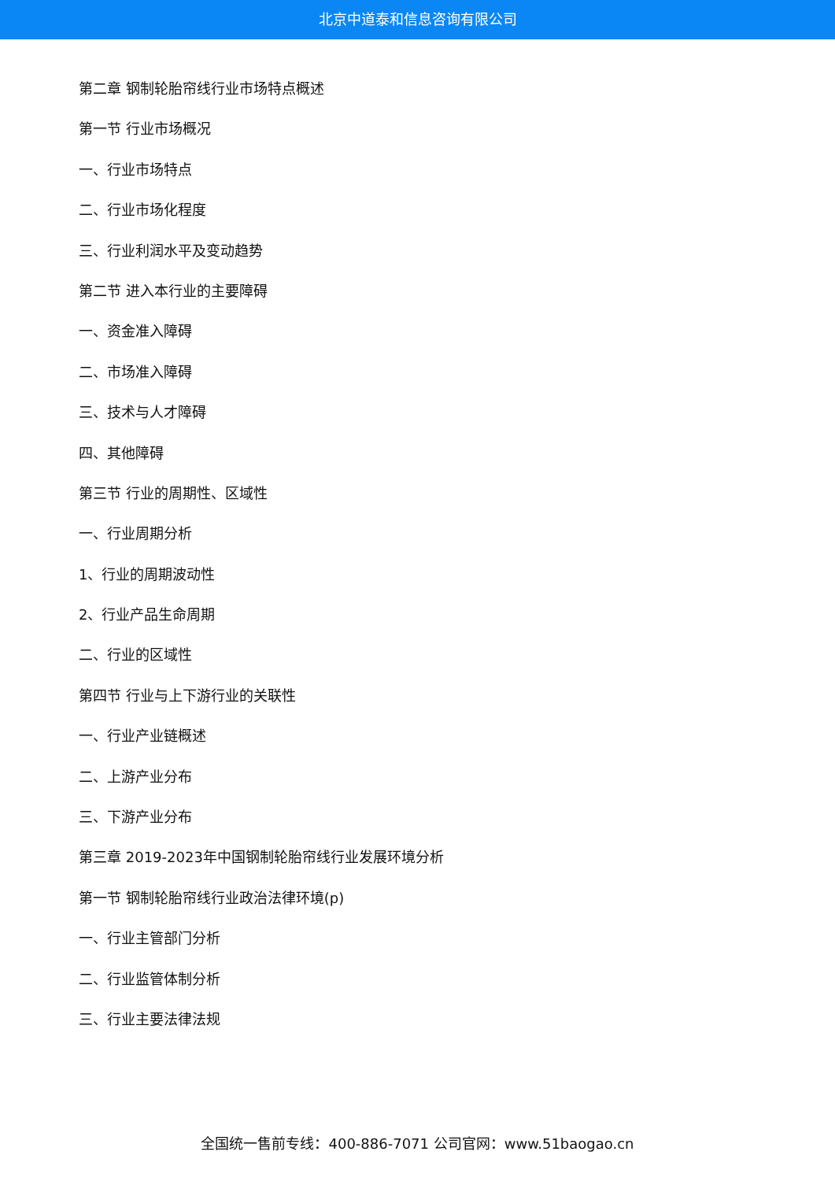北京中道泰和信息咨询有限公司
第二章 钢制轮胎帘线行业市场特点概述
第一节 行业市场概况
一、行业市场特点
二、行业市场化程度
三、行业利润水平及变动趋势
第二节 进入本行业的主要障碍
一、资金准入障碍
二、市场准入障碍
三、技术与人才障碍
四、其他障碍
第三节 行业的周期性、区域性
一、行业周期分析
1、行业的周期波动性
2、行业产品生命周期
二、行业的区域性
第四节 行业与上下游行业的关联性
一、行业产业链概述
二、上游产业分布
三、下游产业分布
第三章 2019-2023年中国钢制轮胎帘线行业发展环境分析
第一节 钢制轮胎帘线行业政治法律环境(p)
一、行业主管部门分析
二、行业监管体制分析
三、行业主要法律法规
全国统一售前专线：400-886-7071 公司官网：www.51baogao.cn